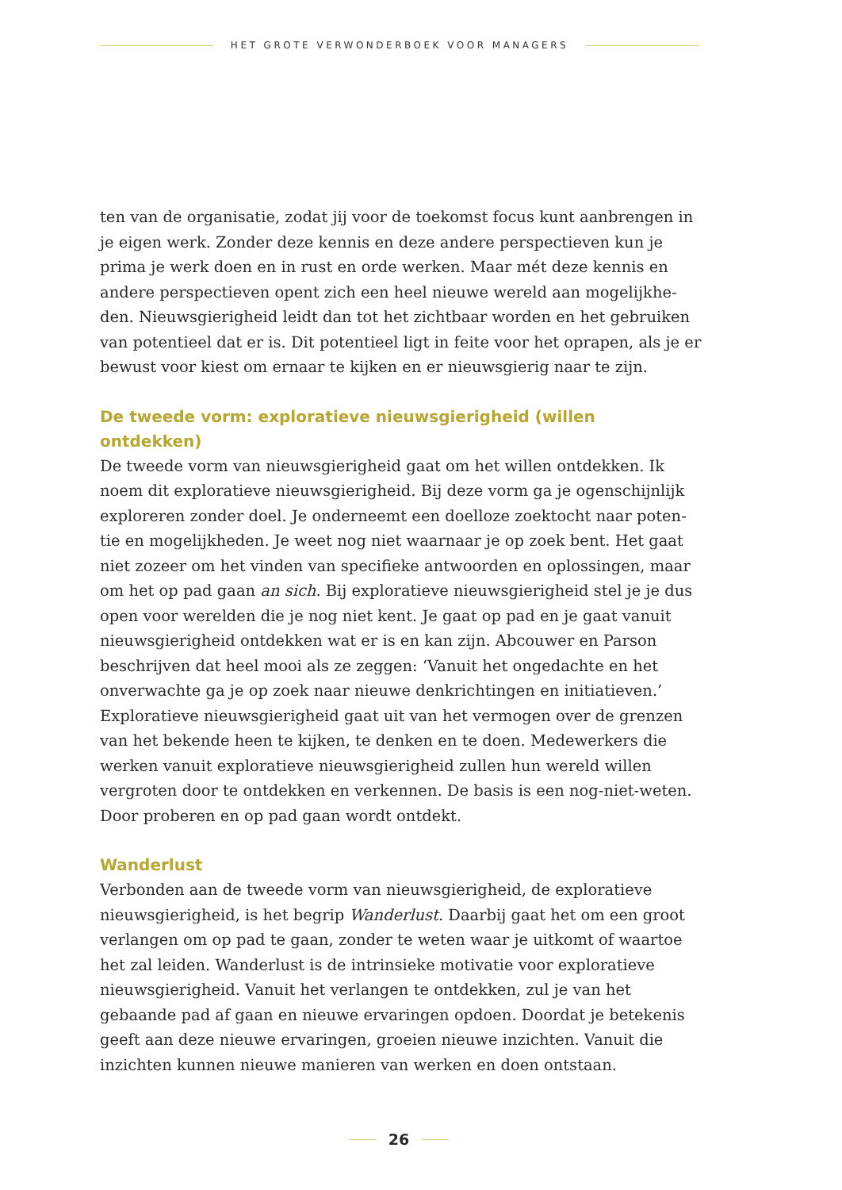HET GROTE VERWONDERBOEK VOOR MANAGERS
ten van de organisatie, zodat jij voor de toekomst focus kunt aanbrengen in je eigen werk. Zonder deze kennis en deze andere perspectieven kun je prima je werk doen en in rust en orde werken. Maar mét deze kennis en andere perspectieven opent zich een heel nieuwe wereld aan mogelijkhe-den. Nieuwsgierigheid leidt dan tot het zichtbaar worden en het gebruiken van potentieel dat er is. Dit potentieel ligt in feite voor het oprapen, als je er bewust voor kiest om ernaar te kijken en er nieuwsgierig naar te zijn.
De tweede vorm: exploratieve nieuwsgierigheid (willen ontdekken)
De tweede vorm van nieuwsgierigheid gaat om het willen ontdekken. Ik noem dit exploratieve nieuwsgierigheid. Bij deze vorm ga je ogenschijnlijk exploreren zonder doel. Je onderneemt een doelloze zoektocht naar poten-tie en mogelijkheden. Je weet nog niet waarnaar je op zoek bent. Het gaat niet zozeer om het vinden van specifieke antwoorden en oplossingen, maar om het op pad gaan an sich. Bij exploratieve nieuwsgierigheid stel je je dus open voor werelden die je nog niet kent. Je gaat op pad en je gaat vanuit nieuwsgierigheid ontdekken wat er is en kan zijn. Abcouwer en Parson beschrijven dat heel mooi als ze zeggen: ‘Vanuit het ongedachte en het onverwachte ga je op zoek naar nieuwe denkrichtingen en initiatieven.’ Exploratieve nieuwsgierigheid gaat uit van het vermogen over de grenzen van het bekende heen te kijken, te denken en te doen. Medewerkers die werken vanuit exploratieve nieuwsgierigheid zullen hun wereld willen vergroten door te ontdekken en verkennen. De basis is een nog-niet-weten. Door proberen en op pad gaan wordt ontdekt.
Wanderlust
Verbonden aan de tweede vorm van nieuwsgierigheid, de exploratieve nieuwsgierigheid, is het begrip Wanderlust. Daarbij gaat het om een groot verlangen om op pad te gaan, zonder te weten waar je uitkomt of waartoe het zal leiden. Wanderlust is de intrinsieke motivatie voor exploratieve nieuwsgierigheid. Vanuit het verlangen te ontdekken, zul je van het gebaande pad af gaan en nieuwe ervaringen opdoen. Doordat je betekenis geeft aan deze nieuwe ervaringen, groeien nieuwe inzichten. Vanuit die inzichten kunnen nieuwe manieren van werken en doen ontstaan.
26